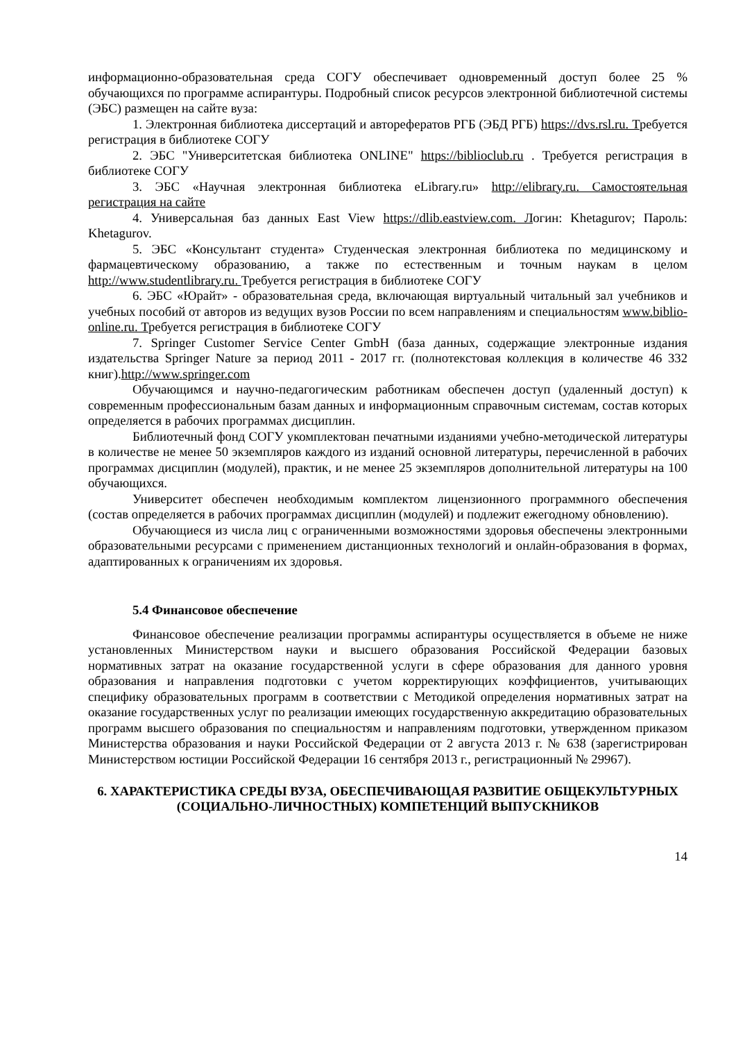информационно-образовательная среда СОГУ обеспечивает одновременный доступ более 25 % обучающихся по программе аспирантуры. Подробный список ресурсов электронной библиотечной системы (ЭБС) размещен на сайте вуза:
1. Электронная библиотека диссертаций и авторефератов РГБ (ЭБД РГБ) https://dvs.rsl.ru. Требуется регистрация в библиотеке СОГУ
2. ЭБС "Университетская библиотека ONLINE" https://biblioclub.ru . Требуется регистрация в библиотеке СОГУ
3. ЭБС «Научная электронная библиотека eLibrary.ru» http://elibrary.ru. Самостоятельная регистрация на сайте
4. Универсальная баз данных East View https://dlib.eastview.com. Логин: Khetagurov; Пароль: Khetagurov.
5. ЭБС «Консультант студента» Студенческая электронная библиотека по медицинскому и фармацевтическому образованию, а также по естественным и точным наукам в целом http://www.studentlibrary.ru. Требуется регистрация в библиотеке СОГУ
6. ЭБС «Юрайт» - образовательная среда, включающая виртуальный читальный зал учебников и учебных пособий от авторов из ведущих вузов России по всем направлениям и специальностям www.biblio-online.ru. Требуется регистрация в библиотеке СОГУ
7. Springer Customer Service Center GmbH (база данных, содержащие электронные издания издательства Springer Nature за период 2011 - 2017 гг. (полнотекстовая коллекция в количестве 46 332 книг).http://www.springer.com
Обучающимся и научно-педагогическим работникам обеспечен доступ (удаленный доступ) к современным профессиональным базам данных и информационным справочным системам, состав которых определяется в рабочих программах дисциплин.
Библиотечный фонд СОГУ укомплектован печатными изданиями учебно-методической литературы в количестве не менее 50 экземпляров каждого из изданий основной литературы, перечисленной в рабочих программах дисциплин (модулей), практик, и не менее 25 экземпляров дополнительной литературы на 100 обучающихся.
Университет обеспечен необходимым комплектом лицензионного программного обеспечения (состав определяется в рабочих программах дисциплин (модулей) и подлежит ежегодному обновлению).
Обучающиеся из числа лиц с ограниченными возможностями здоровья обеспечены электронными образовательными ресурсами с применением дистанционных технологий и онлайн-образования в формах, адаптированных к ограничениям их здоровья.
5.4 Финансовое обеспечение
Финансовое обеспечение реализации программы аспирантуры осуществляется в объеме не ниже установленных Министерством науки и высшего образования Российской Федерации базовых нормативных затрат на оказание государственной услуги в сфере образования для данного уровня образования и направления подготовки с учетом корректирующих коэффициентов, учитывающих специфику образовательных программ в соответствии с Методикой определения нормативных затрат на оказание государственных услуг по реализации имеющих государственную аккредитацию образовательных программ высшего образования по специальностям и направлениям подготовки, утвержденном приказом Министерства образования и науки Российской Федерации от 2 августа 2013 г. № 638 (зарегистрирован Министерством юстиции Российской Федерации 16 сентября 2013 г., регистрационный № 29967).
6. ХАРАКТЕРИСТИКА СРЕДЫ ВУЗА, ОБЕСПЕЧИВАЮЩАЯ РАЗВИТИЕ ОБЩЕКУЛЬТУРНЫХ (СОЦИАЛЬНО-ЛИЧНОСТНЫХ) КОМПЕТЕНЦИЙ ВЫПУСКНИКОВ
14